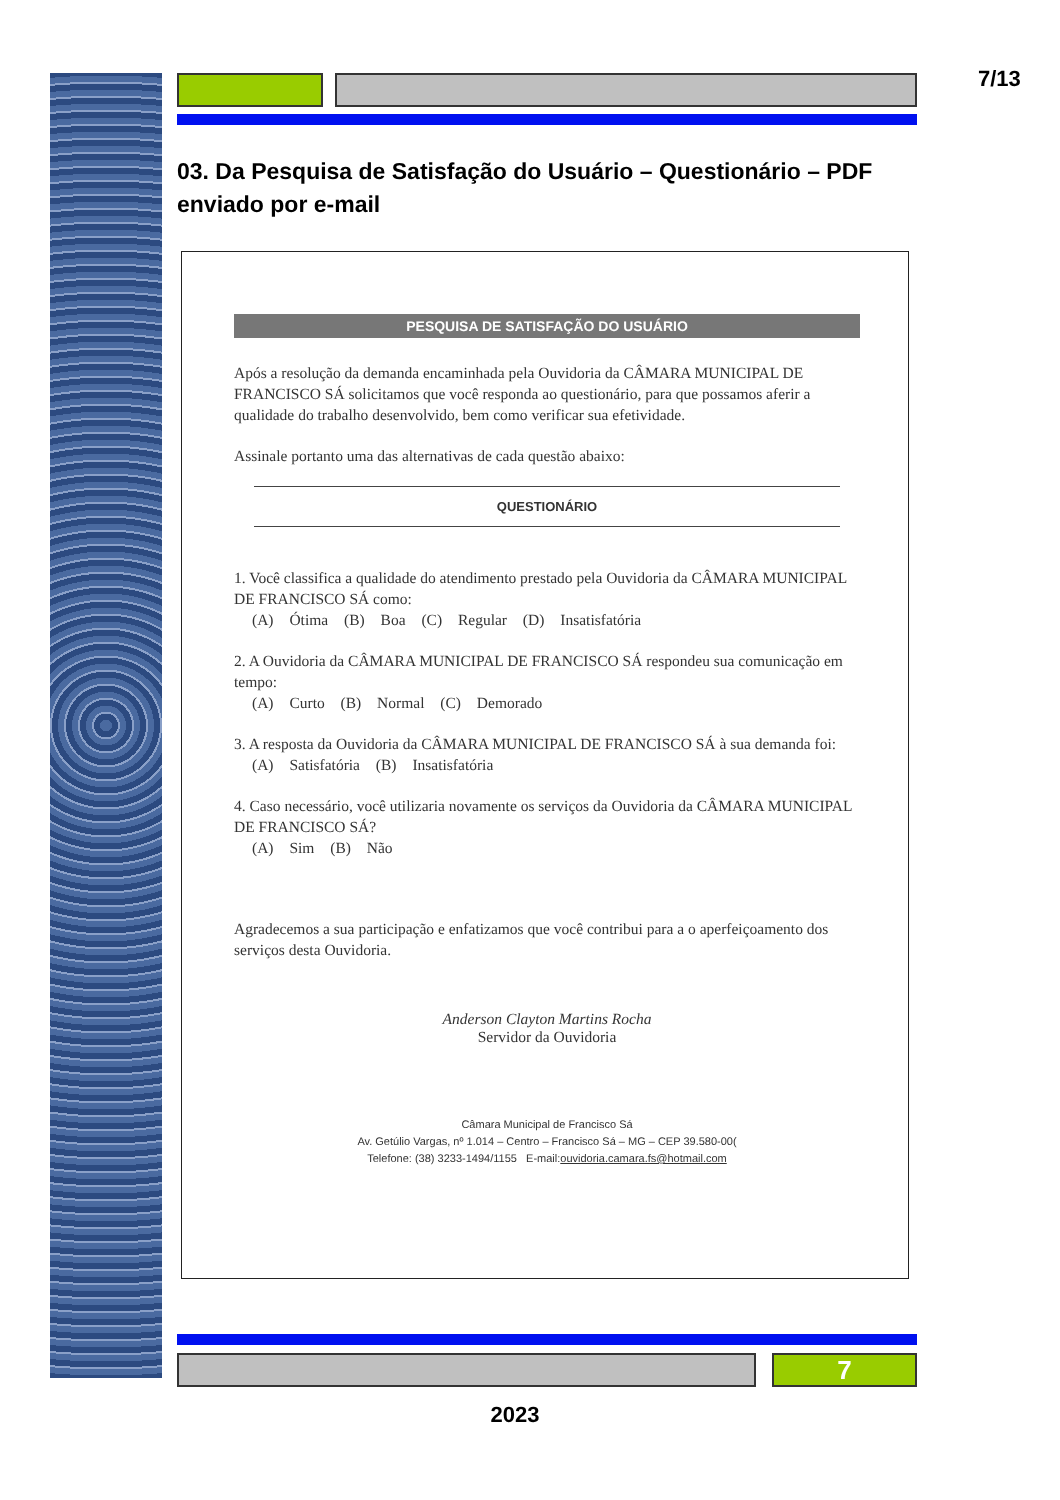7/13
03. Da Pesquisa de Satisfação do Usuário – Questionário – PDF enviado por e-mail
PESQUISA DE SATISFAÇÃO DO USUÁRIO
Após a resolução da demanda encaminhada pela Ouvidoria da CÂMARA MUNICIPAL DE FRANCISCO SÁ solicitamos que você responda ao questionário, para que possamos aferir a qualidade do trabalho desenvolvido, bem como verificar sua efetividade.
Assinale portanto uma das alternativas de cada questão abaixo:
QUESTIONÁRIO
1. Você classifica a qualidade do atendimento prestado pela Ouvidoria da CÂMARA MUNICIPAL DE FRANCISCO SÁ como:
(A) Ótima (B) Boa (C) Regular (D) Insatisfatória
2. A Ouvidoria da CÂMARA MUNICIPAL DE FRANCISCO SÁ respondeu sua comunicação em tempo:
(A) Curto (B) Normal (C) Demorado
3. A resposta da Ouvidoria da CÂMARA MUNICIPAL DE FRANCISCO SÁ à sua demanda foi:
(A) Satisfatória (B) Insatisfatória
4. Caso necessário, você utilizaria novamente os serviços da Ouvidoria da CÂMARA MUNICIPAL DE FRANCISCO SÁ?
(A) Sim (B) Não
Agradecemos a sua participação e enfatizamos que você contribui para a o aperfeiçoamento dos serviços desta Ouvidoria.
Anderson Clayton Martins Rocha
Servidor da Ouvidoria
Câmara Municipal de Francisco Sá
Av. Getúlio Vargas, nº 1.014 – Centro – Francisco Sá – MG – CEP 39.580-00(
Telefone: (38) 3233-1494/1155 E-mail:ouvidoria.camara.fs@hotmail.com
7
2023